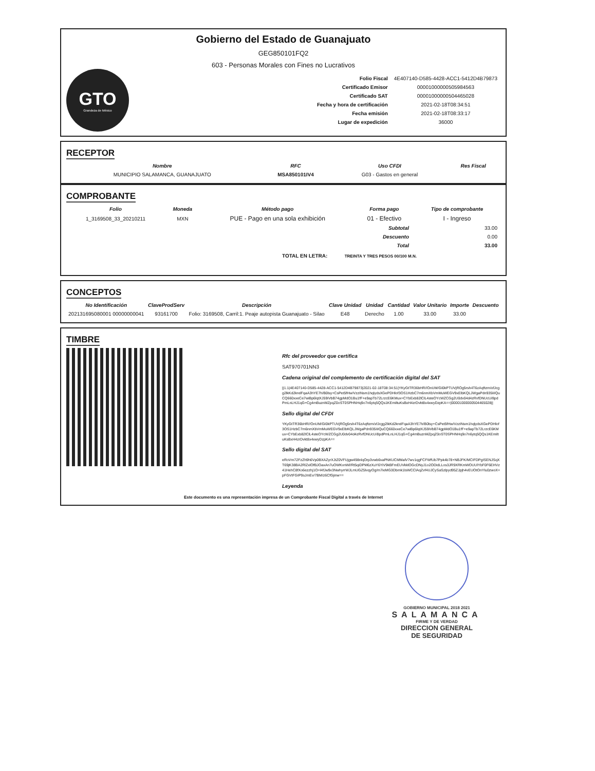Gobierno del Estado de Guanajuato
GEG850101FQ2
603 - Personas Morales con Fines no Lucrativos
GTO
Grandeza de México
| Folio Fiscal | 4E407140-D585-4428-ACC1-5412D4B79873 |
| Certificado Emisor | 00001000000505984563 |
| Certificado SAT | 00001000000504465028 |
| Fecha y hora de certificación | 2021-02-18T08:34:51 |
| Fecha emisión | 2021-02-18T08:33:17 |
| Lugar de expedición | 36000 |
RECEPTOR
| Nombre | RFC | Uso CFDI | Res Fiscal |
| --- | --- | --- | --- |
| MUNICIPIO SALAMANCA, GUANAJUATO | MSA850101IV4 | G03 - Gastos en general | |
COMPROBANTE
| Folio | Moneda | Método pago | Forma pago | Tipo de comprobante |
| --- | --- | --- | --- | --- |
| 1_3169508_33_20210211 | MXN | PUE - Pago en una sola exhibición | 01 - Efectivo | I - Ingreso |
| Subtotal | 33.00 |
| Descuento | 0.00 |
| Total | 33.00 |
TOTAL EN LETRA: TREINTA Y TRES PESOS 00/100 M.N.
CONCEPTOS
| No Identificación | ClaveProdServ | Descripción | Clave Unidad | Unidad | Cantidad | Valor Unitario | Importe | Descuento |
| --- | --- | --- | --- | --- | --- | --- | --- | --- |
| 202131695080001 00000000041 | 93161700 | Folio: 3169508, Carril:1. Peaje autopista Guanajuato - Silao | E48 | Derecho | 1.00 | 33.00 | 33.00 | |
TIMBRE
Rfc del proveedor que certifica
SAT970701NN3
Cadena original del complemento de certificación digital del SAT
||1.1|4E407140-D585-4428-ACC1-5412D4B79873|2021-02-18T08:34:51|YKyGtTR36bHR//OnUM/GI0kPTUVjROg5rsh4T6zAqftzm/xfJcgg2lkKd2krelFqaA3hYE7h/B0lsy+CsPet5fHw/VzzINsm1hqlydsXGePDHlof3OS1HzbC7m6nmXbVmMuWEGV9xElbKQLJWgaPdn935IiIQuCQ660xxeCe7wiBp6lqtXJ59iVbB74gpMdO1Bu1fF+e9apTb72LrzcE6KMux+CYbExb82lClL4steOYcWZCGg2U0dv04d4zRvfDNUcU/8pdPmLnLHJ1qG+Cg4mBuznMZpqZ0oST0SPHNHq9o7n6ytq5QQs1KEmiltuKsBxH4zrDvkt8x4xwyDzpKA==|00001000000504465028||
Sello digital del CFDI
YKyGtTR36bHR//OnUM/GI0kPTUVjROg5rsh4T6zAqftzm/xfJcgg2lkKd2krelFqaA3hYE7h/B0lsy+CsPet5fHw/VzzINsm1hqlydsXGePDHlof3OS1HzbC7m6nmXbVmMuWEGV9xElbKQLJWgaPdn935IiIQuCQ660xxeCe7wiBp6lqtXJ59iVbB74gpMdO1Bu1fF+e9apTb72LrzcE6KMux+CYbExb82lClL4steOYcWZCGg2U0dv04d4zRvfDNUcU/8pdPmLnLHJ1qG+Cg4mBuznMZpqZ0oST0SPHNHq9o7n6ytq5QQs1KEmiltuKsBxH4zrDvkt8x4xwyDzpKA==
Sello digital del SAT
eRoVm72FzZh9h6Vp0BXAZyrXJtZ0VFUjgw498nlqOrp3vwb6vaPNKUCMMalV7wv1qgFCFWfUb7Ppk4b78+NBJFK/MCIFDPgISENJSqXT69jK38BA2RlZxlOfBJOaxAn7uOWKvnWl/Rt5qiDPM6zXuY6YiV9kBFmEUVkklOGcDNyJ1o2ODidLLos3JR9XRKmWOUUlYbF0F6EHVz41HehC8fXo6ezzhj1O+l4fJw9v3NwhyrrWJLmUGZ5lvqyOg/m7ieMG3Dbmk1lsWCClAqZvf4UJCySaSzlpyd95ZJpjh4vEUOtOnYlu0zwoX+pFGVtFGIP9sJmEv/7BM/z6CfGjinw==
Leyenda
Este documento es una representación impresa de un Comprobante Fiscal Digital a través de Internet
GOBIERNO MUNICIPAL 2018 2021
SALAMANCA
FIRME Y DE VERDAD
DIRECCION GENERAL
DE SEGURIDAD